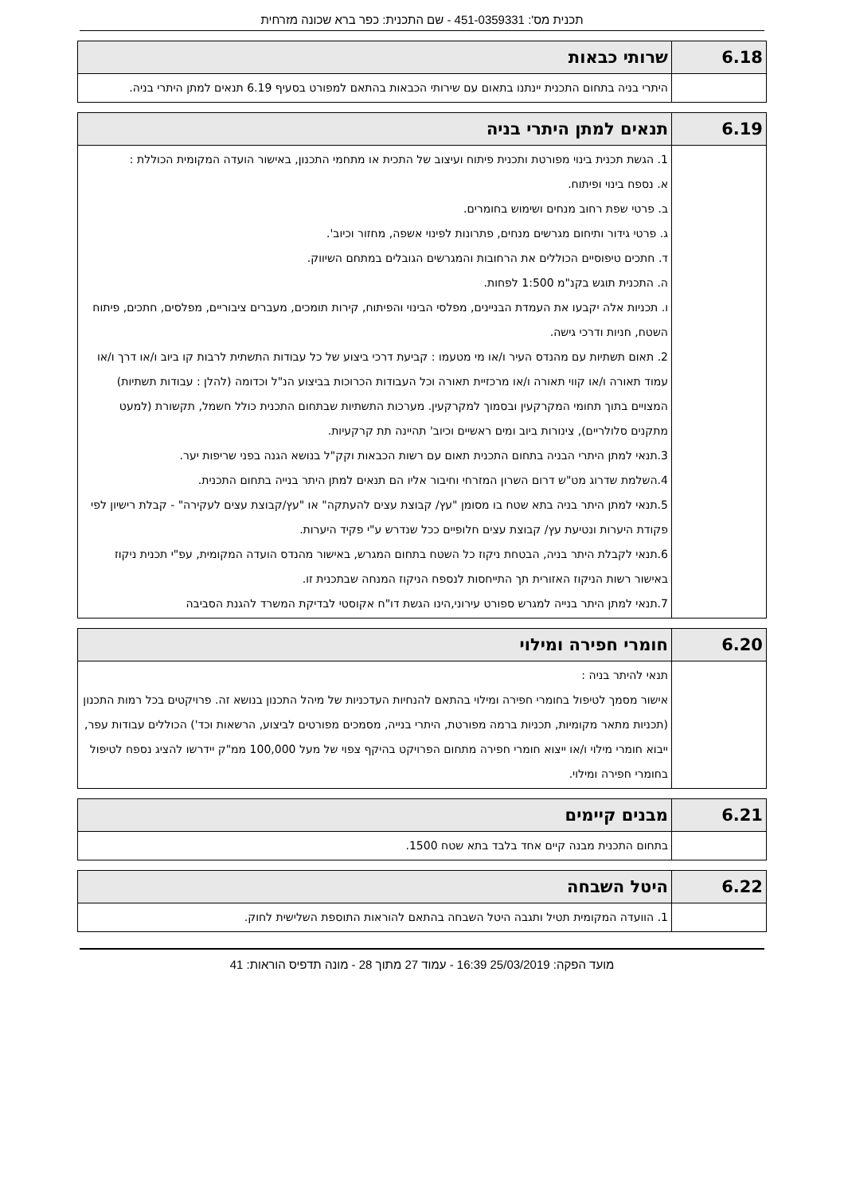תכנית מס': 451-0359331 - שם התכנית: כפר ברא שכונה מזרחית
| 6.18 | שרותי כבאות |
| | היתרי בניה בתחום התכנית יינתנו בתאום עם שירותי הכבאות בהתאם למפורט בסעיף 6.19 תנאים למתן היתרי בניה. |
| 6.19 | תנאים למתן היתרי בניה |
| | 1. הגשת תכנית בינוי מפורטת ותכנית פיתוח ועיצוב של התכית או מתחמי התכנון, באישור הועדה המקומית הכוללת : א. נספח בינוי ופיתוח. ב. פרטי שפת רחוב מנחים ושימוש בחומרים. ג. פרטי גידור ותיחום מגרשים מנחים, פתרונות לפינוי אשפה, מחזור וכיוב'. ד. חתכים טיפוסיים הכוללים את הרחובות והמגרשים הגובלים במתחם השיווק. ה. התכנית תוגש בקנ"מ 1:500 לפחות. ו. תכניות אלה יקבעו את העמדת הבניינים, מפלסי הבינוי והפיתוח, קירות תומכים, מעברים ציבוריים, מפלסים, חתכים, פיתוח השטח, חניות ודרכי גישה. 2. תאום תשתיות עם מהנדס העיר ו/או מי מטעמו : קביעת דרכי ביצוע של כל עבודות התשתית לרבות קו ביוב ו/או דרך ו/או עמוד תאורה ו/או קווי תאורה ו/או מרכזיית תאורה וכל העבודות הכרוכות בביצוע הנ"ל וכדומה (להלן : עבודות תשתיות) המצויים בתוך תחומי המקרקעין ובסמוך למקרקעין. מערכות התשתיות שבתחום התכנית כולל חשמל, תקשורת (למעט מתקנים סלולריים), צינורות ביוב ומים ראשיים וכיוב' תהיינה תת קרקעיות. 3.תנאי למתן היתרי הבניה בתחום התכנית תאום עם רשות הכבאות וקק"ל בנושא הגנה בפני שריפות יער. 4.השלמת שדרוג מט"ש דרום השרון המזרחי וחיבור אליו הם תנאים למתן היתר בנייה בתחום התכנית. 5.תנאי למתן היתר בניה בתא שטח בו מסומן "עץ/ קבוצת עצים להעתקה" או "עץ/קבוצת עצים לעקירה" - קבלת רישיון לפי פקודת היערות ונטיעת עץ/ קבוצת עצים חלופיים ככל שנדרש ע"י פקיד היערות. 6.תנאי לקבלת היתר בניה, הבטחת ניקוז כל השטח בתחום המגרש, באישור מהנדס הועדה המקומית, עפ"י תכנית ניקוז באישור רשות הניקוז האזורית תך התייחסות לנספח הניקוז המנחה שבתכנית זו. 7.תנאי למתן היתר בנייה למגרש ספורט עירוני,הינו הגשת דו"ח אקוסטי לבדיקת המשרד להגנת הסביבה |
| 6.20 | חומרי חפירה ומילוי |
| | תנאי להיתר בניה : אישור מסמך לטיפול בחומרי חפירה ומילוי בהתאם להנחיות העדכניות של מיהל התכנון בנושא זה. פרויקטים בכל רמות התכנון (תכניות מתאר מקומיות, תכניות ברמה מפורטת, היתרי בנייה, מסמכים מפורטים לביצוע, הרשאות וכד') הכוללים עבודות עפר, ייבוא חומרי מילוי ו/או ייצוא חומרי חפירה מתחום הפרויקט בהיקף צפוי של מעל 100,000 ממ"ק יידרשו להציג נספח לטיפול בחומרי חפירה ומילוי. |
| 6.21 | מבנים קיימים |
| | בתחום התכנית מבנה קיים אחד בלבד בתא שטח 1500. |
| 6.22 | היטל השבחה |
| | 1. הוועדה המקומית תטיל ותגבה היטל השבחה בהתאם להוראות התוספת השלישית לחוק. |
מועד הפקה: 25/03/2019 16:39 - עמוד 27 מתוך 28 - מונה תדפיס הוראות: 41